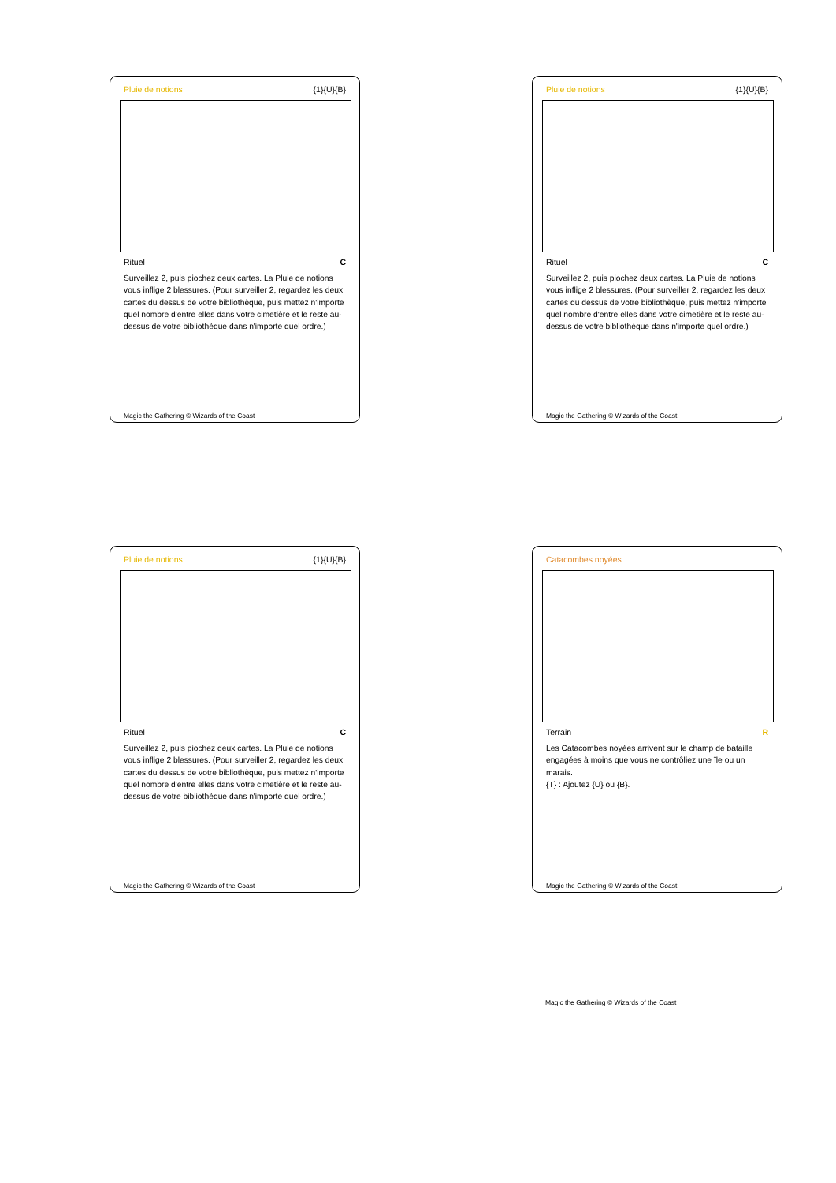Pluie de notions {1}{U}{B}
Rituel C
Surveillez 2, puis piochez deux cartes. La Pluie de notions vous inflige 2 blessures. (Pour surveiller 2, regardez les deux cartes du dessus de votre bibliothèque, puis mettez n'importe quel nombre d'entre elles dans votre cimetière et le reste au-dessus de votre bibliothèque dans n'importe quel ordre.)
Magic the Gathering © Wizards of the Coast
Pluie de notions {1}{U}{B}
Rituel C
Surveillez 2, puis piochez deux cartes. La Pluie de notions vous inflige 2 blessures. (Pour surveiller 2, regardez les deux cartes du dessus de votre bibliothèque, puis mettez n'importe quel nombre d'entre elles dans votre cimetière et le reste au-dessus de votre bibliothèque dans n'importe quel ordre.)
Magic the Gathering © Wizards of the Coast
Pluie de notions {1}{U}{B}
Rituel C
Surveillez 2, puis piochez deux cartes. La Pluie de notions vous inflige 2 blessures. (Pour surveiller 2, regardez les deux cartes du dessus de votre bibliothèque, puis mettez n'importe quel nombre d'entre elles dans votre cimetière et le reste au-dessus de votre bibliothèque dans n'importe quel ordre.)
Magic the Gathering © Wizards of the Coast
Catacombes noyées
Terrain R
Les Catacombes noyées arrivent sur le champ de bataille engagées à moins que vous ne contrôliez une île ou un marais.
{T} : Ajoutez {U} ou {B}.
Magic the Gathering © Wizards of the Coast
Magic the Gathering © Wizards of the Coast